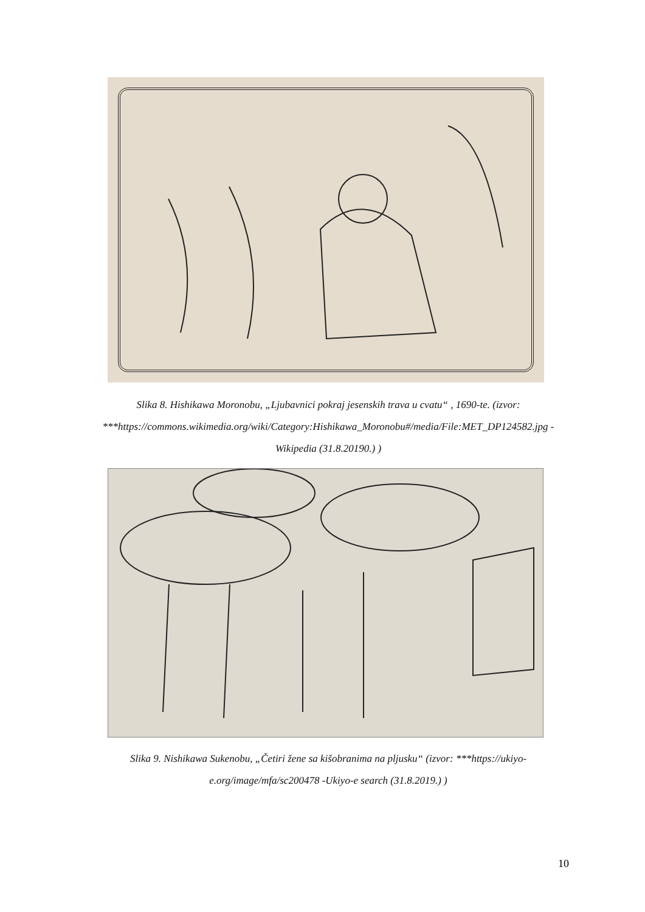Slika 8. Hishikawa Moronobu, „Ljubavnici pokraj jesenskih trava u cvatu“ , 1690-te. (izvor: ***https://commons.wikimedia.org/wiki/Category:Hishikawa_Moronobu#/media/File:MET_DP124582.jpg -Wikipedia (31.8.20190.) )
Slika 9. Nishikawa Sukenobu, „Četiri žene sa kišobranima na pljusku“ (izvor: ***https://ukiyo-e.org/image/mfa/sc200478 -Ukiyo-e search (31.8.2019.) )
10